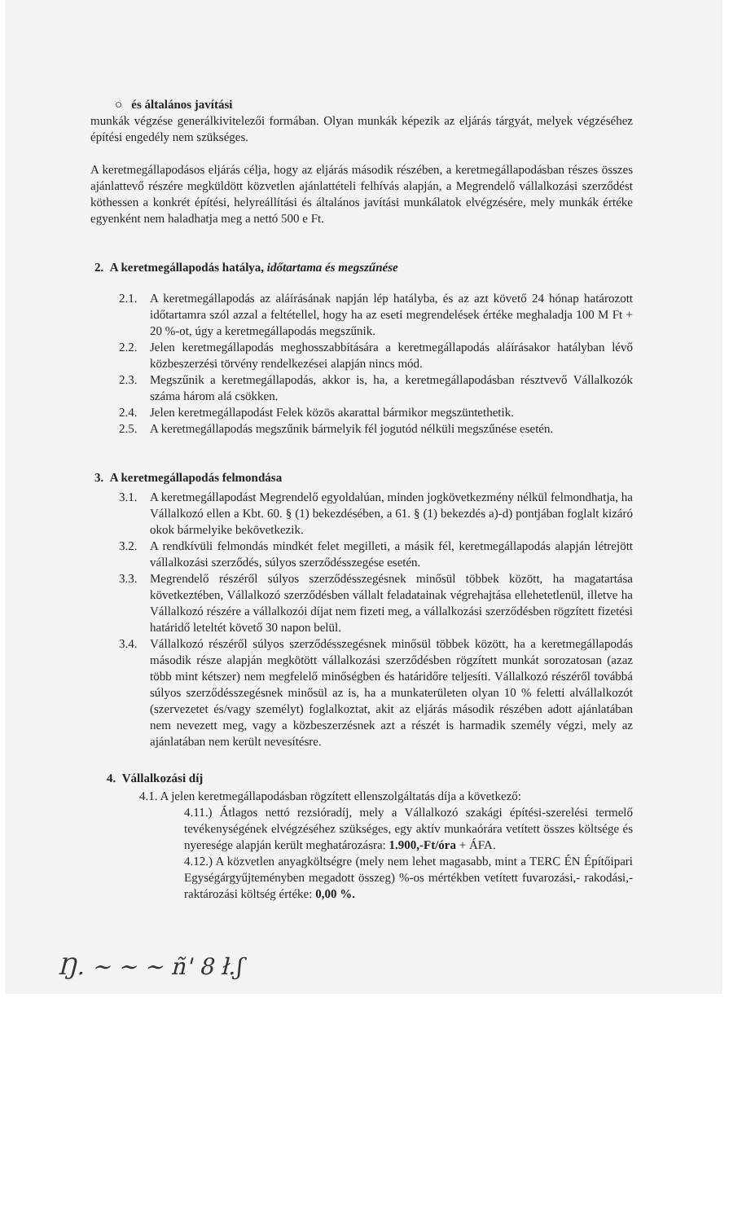○ és általános javítási
munkák végzése generálkivitelezői formában. Olyan munkák képezik az eljárás tárgyát, melyek végzéséhez építési engedély nem szükséges.
A keretmegállapodásos eljárás célja, hogy az eljárás második részében, a keretmegállapodásban részes összes ajánlattevő részére megküldött közvetlen ajánlattételi felhívás alapján, a Megrendelő vállalkozási szerződést köthessen a konkrét építési, helyreállítási és általános javítási munkálatok elvégzésére, mely munkák értéke egyenként nem haladhatja meg a nettó 500 e Ft.
2. A keretmegállapodás hatálya, időtartama és megszűnése
2.1. A keretmegállapodás az aláírásának napján lép hatályba, és az azt követő 24 hónap határozott időtartamra szól azzal a feltétellel, hogy ha az eseti megrendelések értéke meghaladja 100 M Ft + 20 %-ot, úgy a keretmegállapodás megszűnik.
2.2. Jelen keretmegállapodás meghosszabbítására a keretmegállapodás aláírásakor hatályban lévő közbeszerzési törvény rendelkezései alapján nincs mód.
2.3. Megszűnik a keretmegállapodás, akkor is, ha, a keretmegállapodásban résztvevő Vállalkozók száma három alá csökken.
2.4. Jelen keretmegállapodást Felek közös akarattal bármikor megszüntethetik.
2.5. A keretmegállapodás megszűnik bármelyik fél jogutód nélküli megszűnése esetén.
3. A keretmegállapodás felmondása
3.1. A keretmegállapodást Megrendelő egyoldalúan, minden jogkövetkezmény nélkül felmondhatja, ha Vállalkozó ellen a Kbt. 60. § (1) bekezdésében, a 61. § (1) bekezdés a)-d) pontjában foglalt kizáró okok bármelyike bekövetkezik.
3.2. A rendkívüli felmondás mindkét felet megilleti, a másik fél, keretmegállapodás alapján létrejött vállalkozási szerződés, súlyos szerződésszegése esetén.
3.3. Megrendelő részéről súlyos szerződésszegésnek minősül többek között, ha magatartása következtében, Vállalkozó szerződésben vállalt feladatainak végrehajtása ellehetetlenül, illetve ha Vállalkozó részére a vállalkozói díjat nem fizeti meg, a vállalkozási szerződésben rögzített fizetési határidő leteltét követő 30 napon belül.
3.4. Vállalkozó részéről súlyos szerződésszegésnek minősül többek között, ha a keretmegállapodás második része alapján megkötött vállalkozási szerződésben rögzített munkát sorozatosan (azaz több mint kétszer) nem megfelelő minőségben és határidőre teljesíti. Vállalkozó részéről továbbá súlyos szerződésszegésnek minősül az is, ha a munkaterületen olyan 10 % feletti alvállalkozót (szervezetet és/vagy személyt) foglalkoztat, akit az eljárás második részében adott ajánlatában nem nevezett meg, vagy a közbeszerzésnek azt a részét is harmadik személy végzi, mely az ajánlatában nem került nevesítésre.
4. Vállalkozási díj
4.1. A jelen keretmegállapodásban rögzített ellenszolgáltatás díja a következő:
4.11.) Átlagos nettó rezsióradíj, mely a Vállalkozó szakági építési-szerelési termelő tevékenységének elvégzéséhez szükséges, egy aktív munkaórára vetített összes költsége és nyeresége alapján került meghatározásra: 1.900,-Ft/óra + ÁFA.
4.12.) A közvetlen anyagköltségre (mely nem lehet magasabb, mint a TERC ÉN Építőipari Egységárgyűjteményben megadott összeg) %-os mértékben vetített fuvarozási,- rakodási,- raktározási költség értéke: 0,00 %.
Ŋ. ~ ~ ~ ñ' 8 ł.ʃ